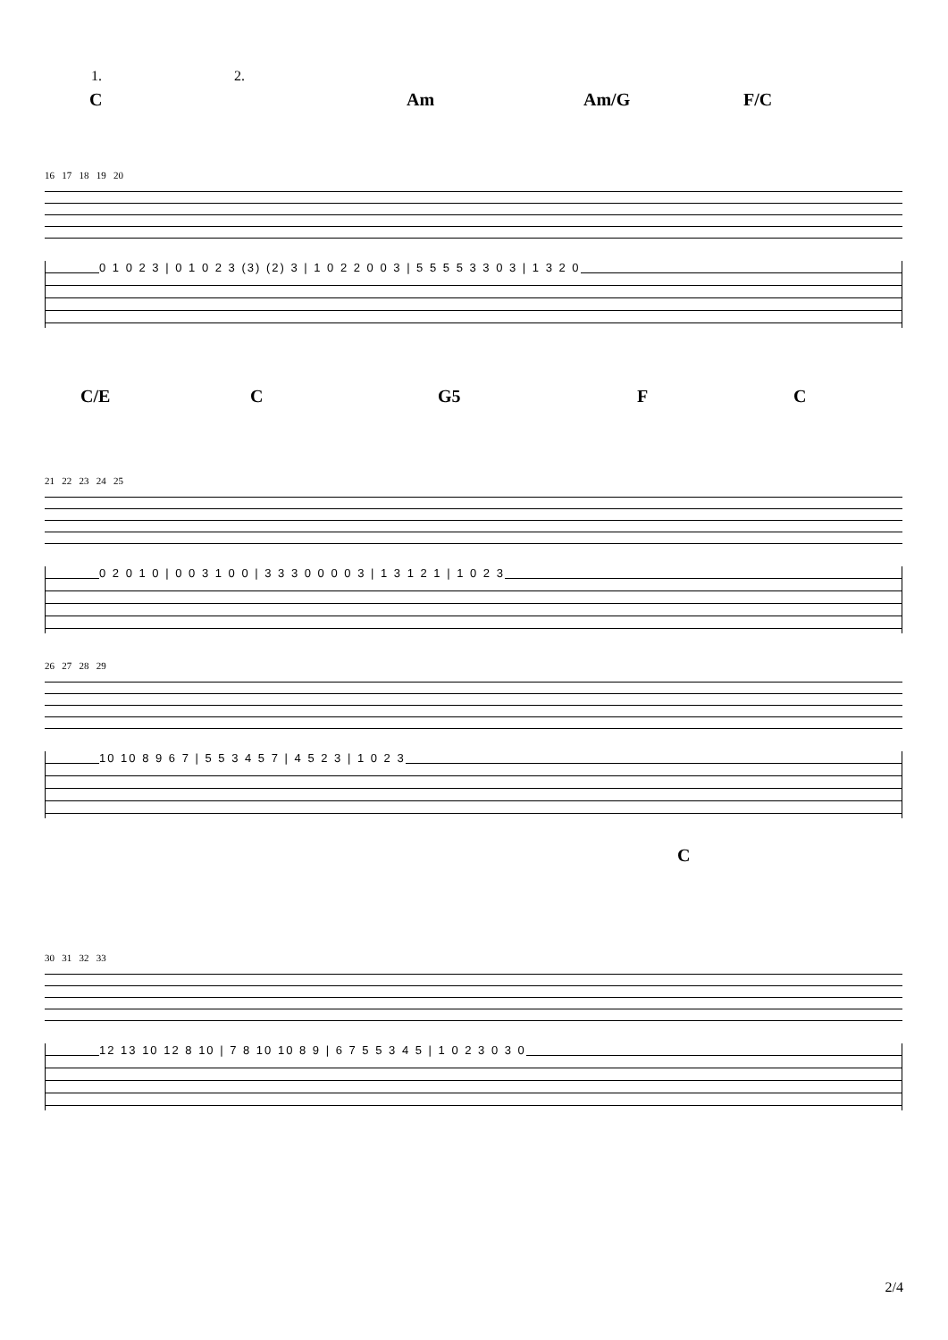1. 2.
C Am Am/G F/C
16 17 18 19 20
0 1 0 2 3 | 0 1 0 2 3 (3) (2) 3 | 1 0 2 2 0 0 3 | 5 5 5 5 3 3 0 3 | 1 3 2 0
C/E C G5 F C
21 22 23 24 25
0 2 0 1 0 | 0 0 3 1 0 0 | 3 3 3 0 0 0 0 3 | 1 3 1 2 1 | 1 0 2 3
26 27 28 29
10 10 8 9 6 7 | 5 5 3 4 5 7 | 4 5 2 3 | 1 0 2 3
C
30 31 32 33
12 13 10 12 8 10 | 7 8 10 10 8 9 | 6 7 5 5 3 4 5 | 1 0 2 3 0 3 0
2/4